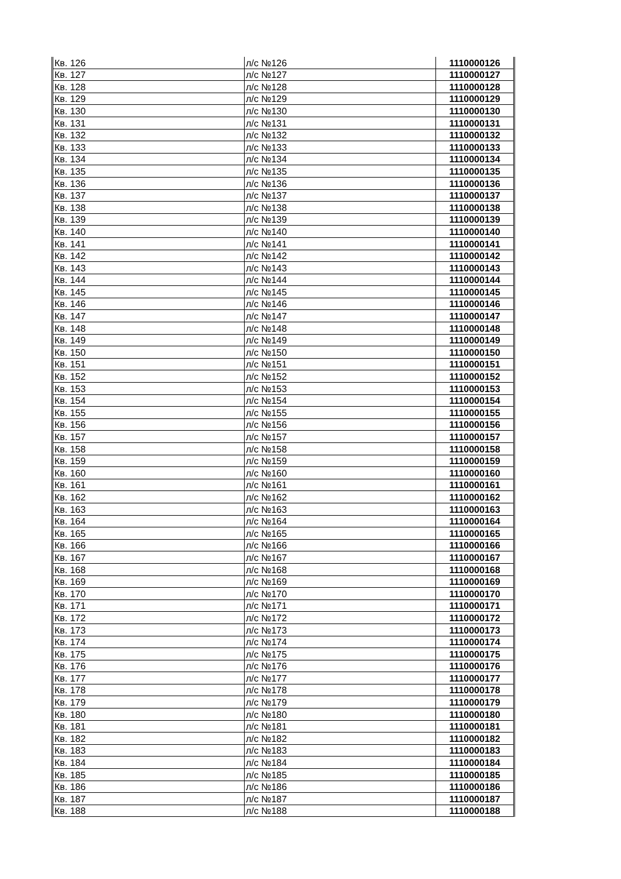| Кв. 126 | л/с №126 | 1110000126 |
| Кв. 127 | л/с №127 | 1110000127 |
| Кв. 128 | л/с №128 | 1110000128 |
| Кв. 129 | л/с №129 | 1110000129 |
| Кв. 130 | л/с №130 | 1110000130 |
| Кв. 131 | л/с №131 | 1110000131 |
| Кв. 132 | л/с №132 | 1110000132 |
| Кв. 133 | л/с №133 | 1110000133 |
| Кв. 134 | л/с №134 | 1110000134 |
| Кв. 135 | л/с №135 | 1110000135 |
| Кв. 136 | л/с №136 | 1110000136 |
| Кв. 137 | л/с №137 | 1110000137 |
| Кв. 138 | л/с №138 | 1110000138 |
| Кв. 139 | л/с №139 | 1110000139 |
| Кв. 140 | л/с №140 | 1110000140 |
| Кв. 141 | л/с №141 | 1110000141 |
| Кв. 142 | л/с №142 | 1110000142 |
| Кв. 143 | л/с №143 | 1110000143 |
| Кв. 144 | л/с №144 | 1110000144 |
| Кв. 145 | л/с №145 | 1110000145 |
| Кв. 146 | л/с №146 | 1110000146 |
| Кв. 147 | л/с №147 | 1110000147 |
| Кв. 148 | л/с №148 | 1110000148 |
| Кв. 149 | л/с №149 | 1110000149 |
| Кв. 150 | л/с №150 | 1110000150 |
| Кв. 151 | л/с №151 | 1110000151 |
| Кв. 152 | л/с №152 | 1110000152 |
| Кв. 153 | л/с №153 | 1110000153 |
| Кв. 154 | л/с №154 | 1110000154 |
| Кв. 155 | л/с №155 | 1110000155 |
| Кв. 156 | л/с №156 | 1110000156 |
| Кв. 157 | л/с №157 | 1110000157 |
| Кв. 158 | л/с №158 | 1110000158 |
| Кв. 159 | л/с №159 | 1110000159 |
| Кв. 160 | л/с №160 | 1110000160 |
| Кв. 161 | л/с №161 | 1110000161 |
| Кв. 162 | л/с №162 | 1110000162 |
| Кв. 163 | л/с №163 | 1110000163 |
| Кв. 164 | л/с №164 | 1110000164 |
| Кв. 165 | л/с №165 | 1110000165 |
| Кв. 166 | л/с №166 | 1110000166 |
| Кв. 167 | л/с №167 | 1110000167 |
| Кв. 168 | л/с №168 | 1110000168 |
| Кв. 169 | л/с №169 | 1110000169 |
| Кв. 170 | л/с №170 | 1110000170 |
| Кв. 171 | л/с №171 | 1110000171 |
| Кв. 172 | л/с №172 | 1110000172 |
| Кв. 173 | л/с №173 | 1110000173 |
| Кв. 174 | л/с №174 | 1110000174 |
| Кв. 175 | л/с №175 | 1110000175 |
| Кв. 176 | л/с №176 | 1110000176 |
| Кв. 177 | л/с №177 | 1110000177 |
| Кв. 178 | л/с №178 | 1110000178 |
| Кв. 179 | л/с №179 | 1110000179 |
| Кв. 180 | л/с №180 | 1110000180 |
| Кв. 181 | л/с №181 | 1110000181 |
| Кв. 182 | л/с №182 | 1110000182 |
| Кв. 183 | л/с №183 | 1110000183 |
| Кв. 184 | л/с №184 | 1110000184 |
| Кв. 185 | л/с №185 | 1110000185 |
| Кв. 186 | л/с №186 | 1110000186 |
| Кв. 187 | л/с №187 | 1110000187 |
| Кв. 188 | л/с №188 | 1110000188 |